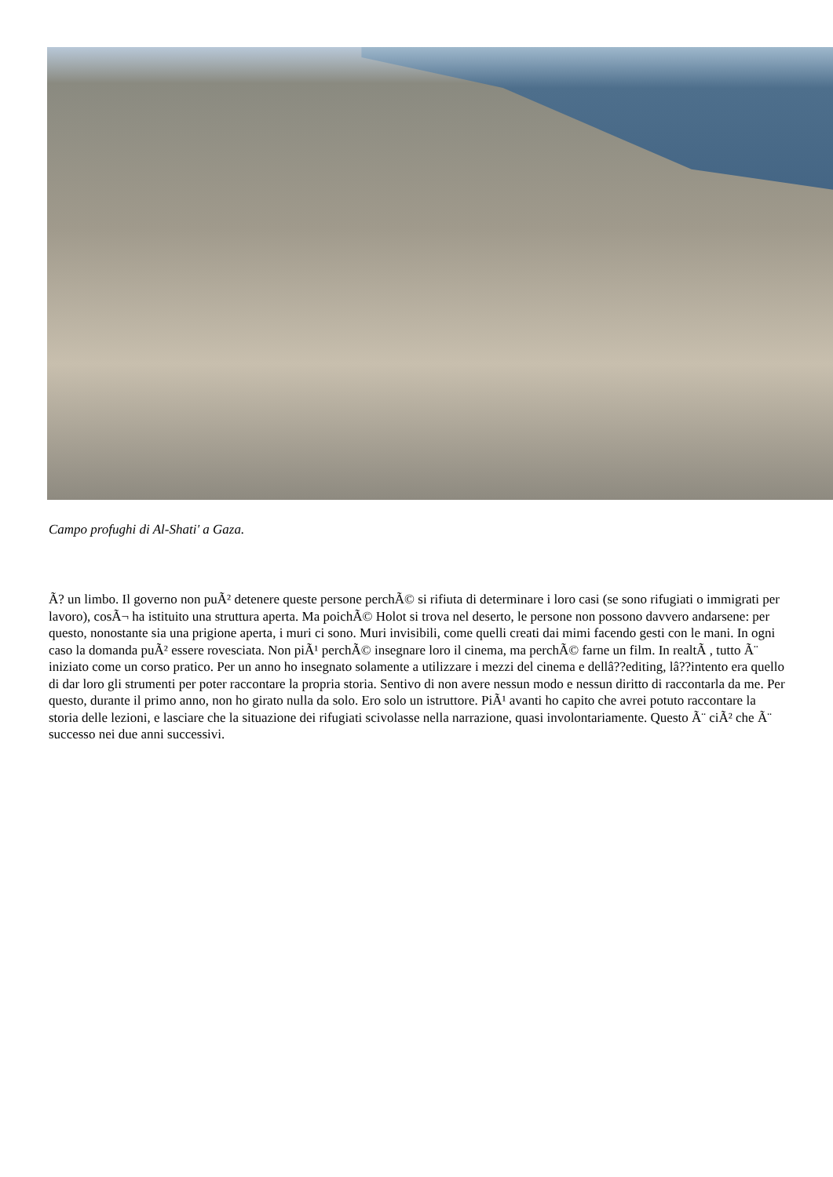Campo profughi di Al-Shati' a Gaza.
Ã? un limbo. Il governo non puÃ² detenere queste persone perchÃ© si rifiuta di determinare i loro casi (se sono rifugiati o immigrati per lavoro), cosÃ¬ ha istituito una struttura aperta. Ma poichÃ© Holot si trova nel deserto, le persone non possono davvero andarsene: per questo, nonostante sia una prigione aperta, i muri ci sono. Muri invisibili, come quelli creati dai mimi facendo gesti con le mani. In ogni caso la domanda puÃ² essere rovesciata. Non piÃ¹ perchÃ© insegnare loro il cinema, ma perchÃ© farne un film. In realtÃ , tutto Ã¨ iniziato come un corso pratico. Per un anno ho insegnato solamente a utilizzare i mezzi del cinema e dellâ??editing, lâ??intento era quello di dar loro gli strumenti per poter raccontare la propria storia. Sentivo di non avere nessun modo e nessun diritto di raccontarla da me. Per questo, durante il primo anno, non ho girato nulla da solo. Ero solo un istruttore. PiÃ¹ avanti ho capito che avrei potuto raccontare la storia delle lezioni, e lasciare che la situazione dei rifugiati scivolasse nella narrazione, quasi involontariamente. Questo Ã¨ ciÃ² che Ã¨ successo nei due anni successivi.